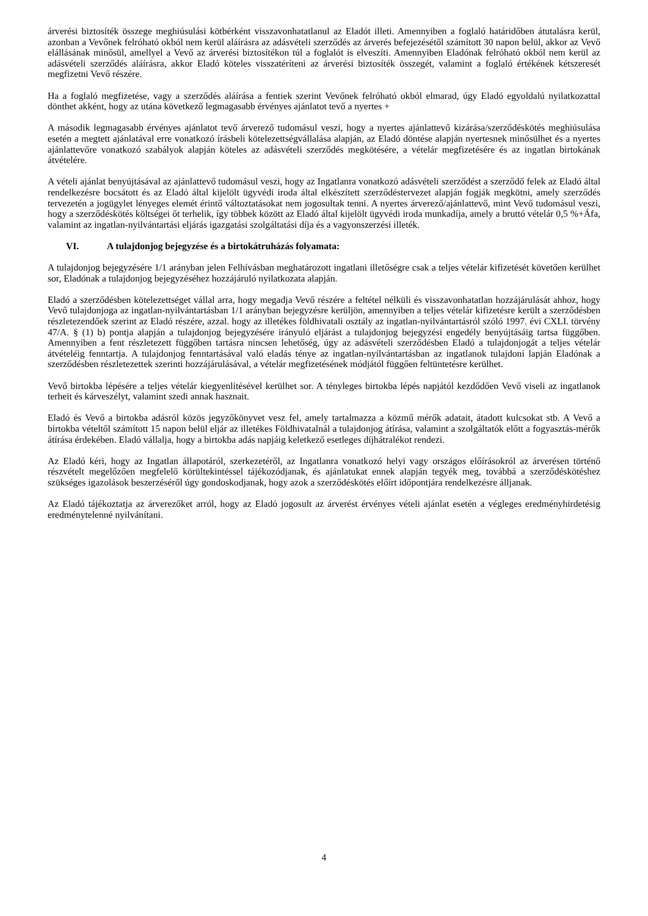árverési biztosíték összege meghiúsulási kötbérként visszavonhatatlanul az Eladót illeti. Amennyiben a foglaló határidőben átutalásra kerül, azonban a Vevőnek felróható okból nem kerül aláírásra az adásvételi szerződés az árverés befejezésétől számított 30 napon belül, akkor az Vevő elállásának minősül, amellyel a Vevő az árverési biztosítékon túl a foglalót is elveszíti. Amennyiben Eladónak felróható okból nem kerül az adásvételi szerződés aláírásra, akkor Eladó köteles visszatéríteni az árverési biztosíték összegét, valamint a foglaló értékének kétszeresét megfizetni Vevő részére.
Ha a foglaló megfizetése, vagy a szerződés aláírása a fentiek szerint Vevőnek felróható okból elmarad, úgy Eladó egyoldalú nyilatkozattal dönthet akként, hogy az utána következő legmagasabb érvényes ajánlatot tevő a nyertes +
A második legmagasabb érvényes ajánlatot tevő árverező tudomásul veszi, hogy a nyertes ajánlattevő kizárása/szerződéskötés meghiúsulása esetén a megtett ajánlatával erre vonatkozó írásbeli kötelezettségvállalása alapján, az Eladó döntése alapján nyertesnek minősülhet és a nyertes ajánlattevőre vonatkozó szabályok alapján köteles az adásvételi szerződés megkötésére, a vételár megfizetésére és az ingatlan birtokának átvételére.
A vételi ajánlat benyújtásával az ajánlattevő tudomásul veszi, hogy az Ingatlanra vonatkozó adásvételi szerződést a szerződő felek az Eladó által rendelkezésre bocsátott és az Eladó által kijelölt ügyvédi iroda által elkészített szerződéstervezet alapján fogják megkötni, amely szerződés tervezetén a jogügylet lényeges elemét érintő változtatásokat nem jogosultak tenni. A nyertes árverező/ajánlattevő, mint Vevő tudomásul veszi, hogy a szerződéskötés költségei őt terhelik, így többek között az Eladó által kijelölt ügyvédi iroda munkadíja, amely a bruttó vételár 0,5 %+Áfa, valamint az ingatlan-nyilvántartási eljárás igazgatási szolgáltatási díja és a vagyonszerzési illeték.
VI. A tulajdonjog bejegyzése és a birtokátruházás folyamata:
A tulajdonjog bejegyzésére 1/1 arányban jelen Felhívásban meghatározott ingatlani illetőségre csak a teljes vételár kifizetését követően kerülhet sor, Eladónak a tulajdonjog bejegyzéséhez hozzájáruló nyilatkozata alapján.
Eladó a szerződésben kötelezettséget vállal arra, hogy megadja Vevő részére a feltétel nélküli és visszavonhatatlan hozzájárulását ahhoz, hogy Vevő tulajdonjoga az ingatlan-nyilvántartásban 1/1 arányban bejegyzésre kerüljön, amennyiben a teljes vételár kifizetésre került a szerződésben részletezendőek szerint az Eladó részére, azzal. hogy az illetékes földhivatali osztály az ingatlan-nyilvántartásról szóló 1997. évi CXLI. törvény 47/A. § (1) b) pontja alapján a tulajdonjog bejegyzésére irányuló eljárást a tulajdonjog bejegyzési engedély benyújtásáig tartsa függőben. Amennyiben a fent részletezett függőben tartásra nincsen lehetőség, úgy az adásvételi szerződésben Eladó a tulajdonjogát a teljes vételár átvételéig fenntartja. A tulajdonjog fenntartásával való eladás ténye az ingatlan-nyilvántartásban az ingatlanok tulajdoni lapján Eladónak a szerződésben részletezettek szerinti hozzájárulásával, a vételár megfizetésének módjától függően feltüntetésre kerülhet.
Vevő birtokba lépésére a teljes vételár kiegyenlítésével kerülhet sor. A tényleges birtokba lépés napjától kezdődően Vevő viseli az ingatlanok terheit és kárveszélyt, valamint szedi annak hasznait.
Eladó és Vevő a birtokba adásról közös jegyzőkönyvet vesz fel, amely tartalmazza a közmű mérők adatait, átadott kulcsokat stb. A Vevő a birtokba vételtől számított 15 napon belül eljár az illetékes Földhivatalnál a tulajdonjog átírása, valamint a szolgáltatók előtt a fogyasztás-mérők átírása érdekében. Eladó vállalja, hogy a birtokba adás napjáig keletkező esetleges díjhátralékot rendezi.
Az Eladó kéri, hogy az Ingatlan állapotáról, szerkezetéről, az Ingatlanra vonatkozó helyi vagy országos előírásokról az árverésen történő részvételt megelőzően megfelelő körültekintéssel tájékozódjanak, és ajánlatukat ennek alapján tegyék meg, továbbá a szerződéskötéshez szükséges igazolások beszerzéséről úgy gondoskodjanak, hogy azok a szerződéskötés előírt időpontjára rendelkezésre álljanak.
Az Eladó tájékoztatja az árverezőket arról, hogy az Eladó jogosult az árverést érvényes vételi ajánlat esetén a végleges eredményhirdetésig eredménytelenné nyilvánítani.
4